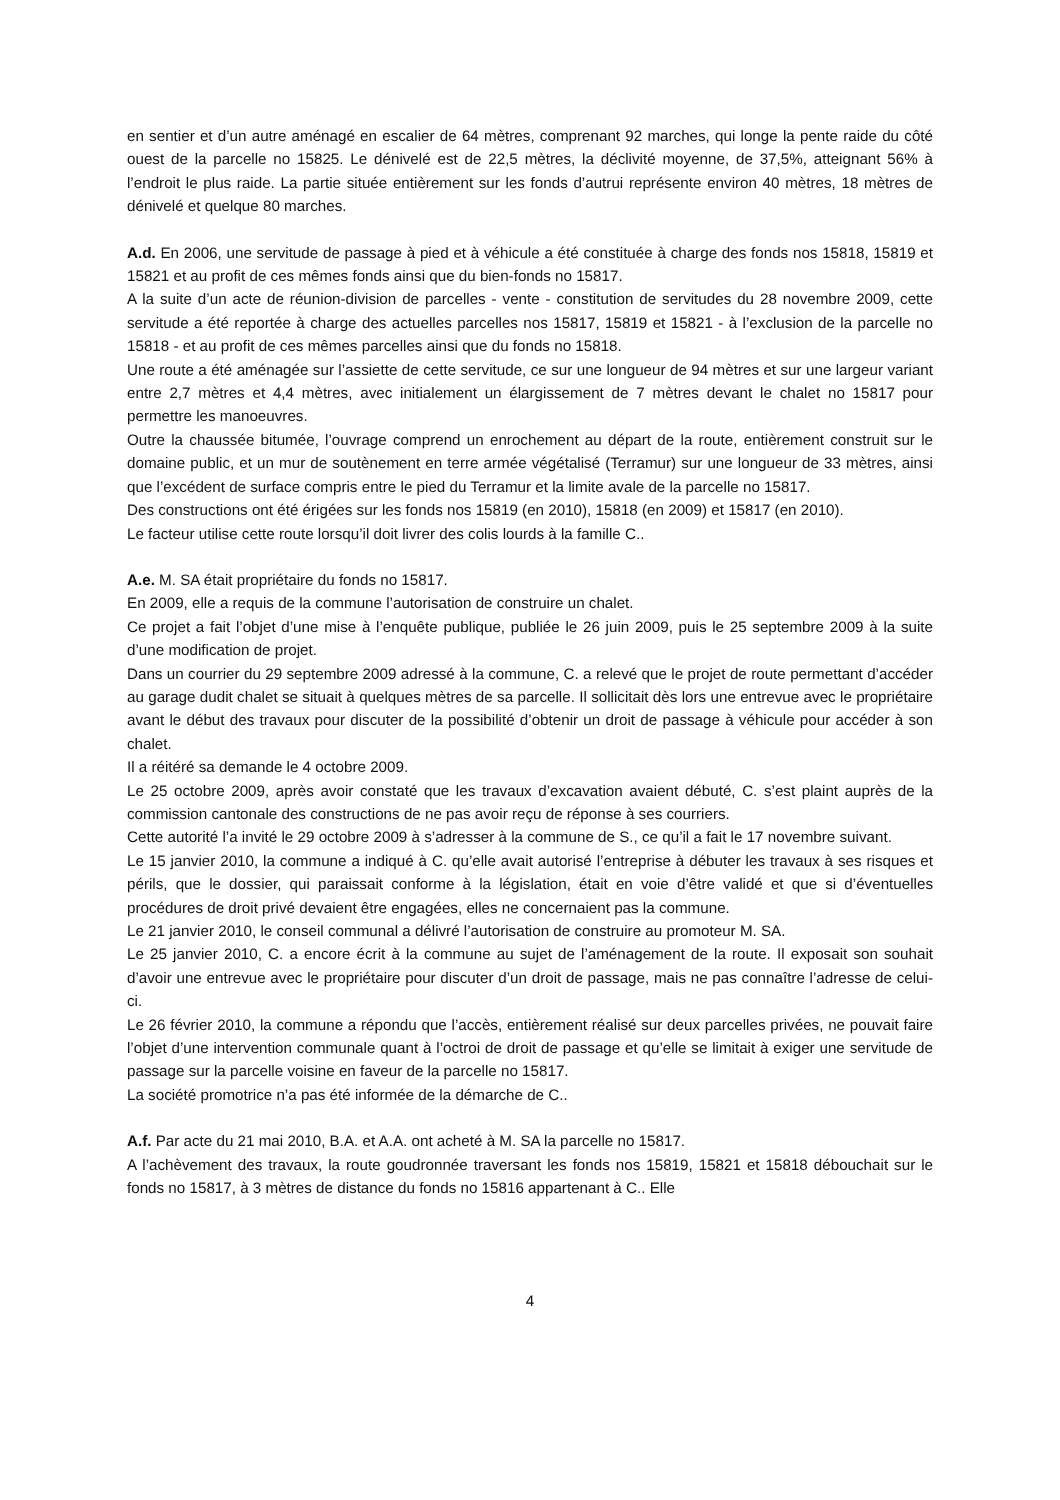en sentier et d’un autre aménagé en escalier de 64 mètres, comprenant 92 marches, qui longe la pente raide du côté ouest de la parcelle no 15825. Le dénivelé est de 22,5 mètres, la déclivité moyenne, de 37,5%, atteignant 56% à l’endroit le plus raide. La partie située entièrement sur les fonds d’autrui représente environ 40 mètres, 18 mètres de dénivelé et quelque 80 marches.
A.d. En 2006, une servitude de passage à pied et à véhicule a été constituée à charge des fonds nos 15818, 15819 et 15821 et au profit de ces mêmes fonds ainsi que du bien-fonds no 15817.
A la suite d’un acte de réunion-division de parcelles - vente - constitution de servitudes du 28 novembre 2009, cette servitude a été reportée à charge des actuelles parcelles nos 15817, 15819 et 15821 - à l’exclusion de la parcelle no 15818 - et au profit de ces mêmes parcelles ainsi que du fonds no 15818.
Une route a été aménagée sur l’assiette de cette servitude, ce sur une longueur de 94 mètres et sur une largeur variant entre 2,7 mètres et 4,4 mètres, avec initialement un élargissement de 7 mètres devant le chalet no 15817 pour permettre les manoeuvres.
Outre la chaussée bitumée, l’ouvrage comprend un enrochement au départ de la route, entièrement construit sur le domaine public, et un mur de soutènement en terre armée végétalisé (Terramur) sur une longueur de 33 mètres, ainsi que l’excédent de surface compris entre le pied du Terramur et la limite avale de la parcelle no 15817.
Des constructions ont été érigées sur les fonds nos 15819 (en 2010), 15818 (en 2009) et 15817 (en 2010).
Le facteur utilise cette route lorsqu’il doit livrer des colis lourds à la famille C..
A.e. M. SA était propriétaire du fonds no 15817.
En 2009, elle a requis de la commune l’autorisation de construire un chalet.
Ce projet a fait l’objet d’une mise à l’enquête publique, publiée le 26 juin 2009, puis le 25 septembre 2009 à la suite d’une modification de projet.
Dans un courrier du 29 septembre 2009 adressé à la commune, C. a relevé que le projet de route permettant d’accéder au garage dudit chalet se situait à quelques mètres de sa parcelle. Il sollicitait dès lors une entrevue avec le propriétaire avant le début des travaux pour discuter de la possibilité d’obtenir un droit de passage à véhicule pour accéder à son chalet.
Il a réitéré sa demande le 4 octobre 2009.
Le 25 octobre 2009, après avoir constaté que les travaux d’excavation avaient débuté, C. s’est plaint auprès de la commission cantonale des constructions de ne pas avoir reçu de réponse à ses courriers.
Cette autorité l’a invité le 29 octobre 2009 à s’adresser à la commune de S., ce qu’il a fait le 17 novembre suivant.
Le 15 janvier 2010, la commune a indiqué à C. qu’elle avait autorisé l’entreprise à débuter les travaux à ses risques et périls, que le dossier, qui paraissait conforme à la législation, était en voie d’être validé et que si d’éventuelles procédures de droit privé devaient être engagées, elles ne concernaient pas la commune.
Le 21 janvier 2010, le conseil communal a délivré l’autorisation de construire au promoteur M. SA.
Le 25 janvier 2010, C. a encore écrit à la commune au sujet de l’aménagement de la route. Il exposait son souhait d’avoir une entrevue avec le propriétaire pour discuter d’un droit de passage, mais ne pas connaître l’adresse de celui-ci.
Le 26 février 2010, la commune a répondu que l’accès, entièrement réalisé sur deux parcelles privées, ne pouvait faire l’objet d’une intervention communale quant à l’octroi de droit de passage et qu’elle se limitait à exiger une servitude de passage sur la parcelle voisine en faveur de la parcelle no 15817.
La société promotrice n’a pas été informée de la démarche de C..
A.f. Par acte du 21 mai 2010, B.A. et A.A. ont acheté à M. SA la parcelle no 15817.
A l’achèvement des travaux, la route goudronnée traversant les fonds nos 15819, 15821 et 15818 débouchait sur le fonds no 15817, à 3 mètres de distance du fonds no 15816 appartenant à C.. Elle
4